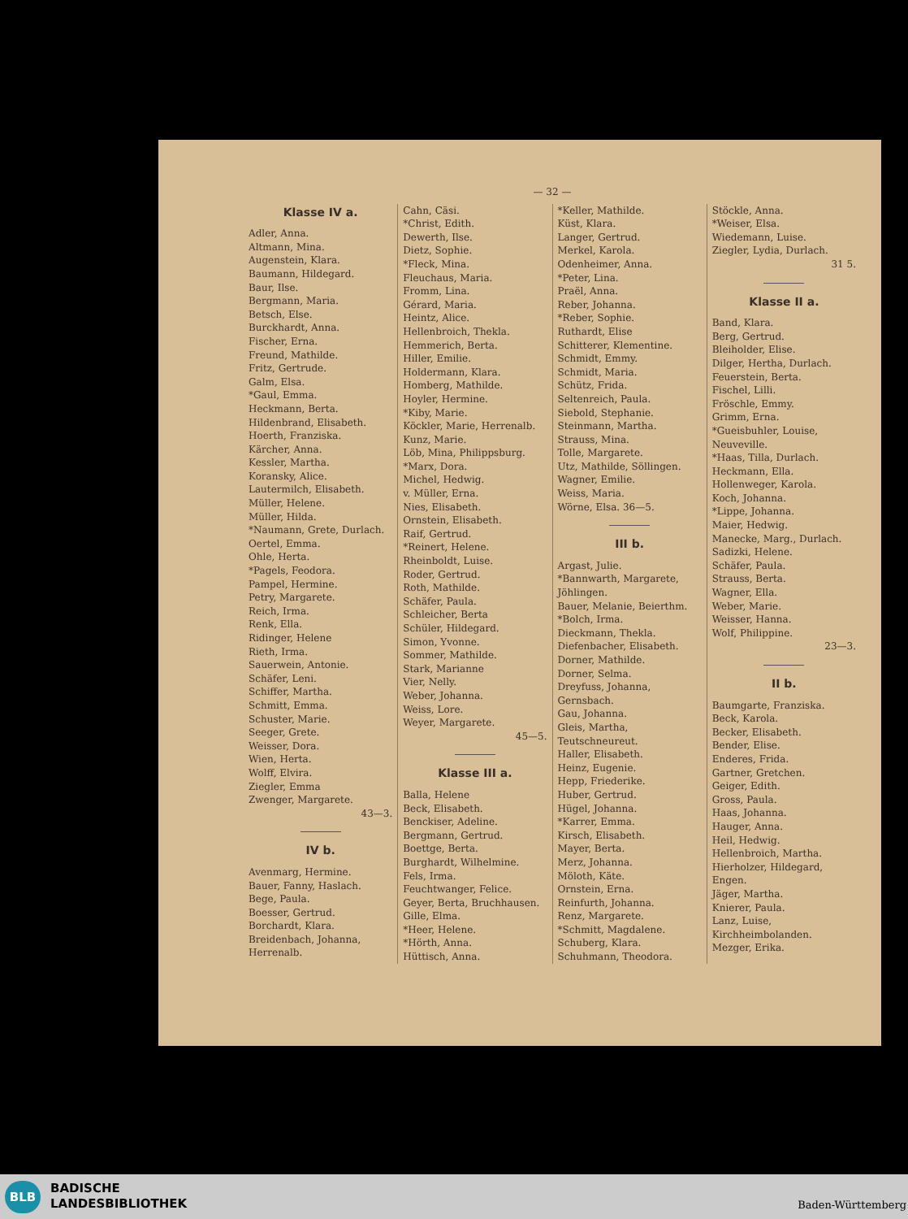— 32 —
Klasse IV a.
Adler, Anna.
Altmann, Mina.
Augenstein, Klara.
Baumann, Hildegard.
Baur, Ilse.
Bergmann, Maria.
Betsch, Else.
Burckhardt, Anna.
Fischer, Erna.
Freund, Mathilde.
Fritz, Gertrude.
Galm, Elsa.
*Gaul, Emma.
Heckmann, Berta.
Hildenbrand, Elisabeth.
Hoerth, Franziska.
Kärcher, Anna.
Kessler, Martha.
Koransky, Alice.
Lautermilch, Elisabeth.
Müller, Helene.
Müller, Hilda.
*Naumann, Grete, Durlach.
Oertel, Emma.
Ohle, Herta.
*Pagels, Feodora.
Pampel, Hermine.
Petry, Margarete.
Reich, Irma.
Renk, Ella.
Ridinger, Helene
Rieth, Irma.
Sauerwein, Antonie.
Schäfer, Leni.
Schiffer, Martha.
Schmitt, Emma.
Schuster, Marie.
Seeger, Grete.
Weisser, Dora.
Wien, Herta.
Wolff, Elvira.
Ziegler, Emma
Zwenger, Margarete.
43—3.
IV b.
Avenmarg, Hermine.
Bauer, Fanny, Haslach.
Bege, Paula.
Boesser, Gertrud.
Borchardt, Klara.
Breidenbach, Johanna, Herrenalb.
Cahn, Cäsi.
*Christ, Edith.
Dewerth, Ilse.
Dietz, Sophie.
*Fleck, Mina.
Fleuchaus, Maria.
Fromm, Lina.
Gérard, Maria.
Heintz, Alice.
Hellenbroich, Thekla.
Hemmerich, Berta.
Hiller, Emilie.
Holdermann, Klara.
Homberg, Mathilde.
Hoyler, Hermine.
*Kiby, Marie.
Köckler, Marie, Herrenalb.
Kunz, Marie.
Löb, Mina, Philippsburg.
*Marx, Dora.
Michel, Hedwig.
v. Müller, Erna.
Nies, Elisabeth.
Ornstein, Elisabeth.
Raif, Gertrud.
*Reinert, Helene.
Rheinboldt, Luise.
Roder, Gertrud.
Roth, Mathilde.
Schäfer, Paula.
Schleicher, Berta
Schüler, Hildegard.
Simon, Yvonne.
Sommer, Mathilde.
Stark, Marianne
Vier, Nelly.
Weber, Johanna.
Weiss, Lore.
Weyer, Margarete.
45—5.
Klasse III a.
Balla, Helene
Beck, Elisabeth.
Benckiser, Adeline.
Bergmann, Gertrud.
Boettge, Berta.
Burghardt, Wilhelmine.
Fels, Irma.
Feuchtwanger, Felice.
Geyer, Berta, Bruchhausen.
Gille, Elma.
*Heer, Helene.
*Hörth, Anna.
Hüttisch, Anna.
*Keller, Mathilde.
Küst, Klara.
Langer, Gertrud.
Merkel, Karola.
Odenheimer, Anna.
*Peter, Lina.
Praël, Anna.
Reber, Johanna.
*Reber, Sophie.
Ruthardt, Elise
Schitterer, Klementine.
Schmidt, Emmy.
Schmidt, Maria.
Schütz, Frida.
Seltenreich, Paula.
Siebold, Stephanie.
Steinmann, Martha.
Strauss, Mina.
Tolle, Margarete.
Utz, Mathilde, Söllingen.
Wagner, Emilie.
Weiss, Maria.
Wörne, Elsa. 36—5.
III b.
Argast, Julie.
*Bannwarth, Margarete, Jöhlingen.
Bauer, Melanie, Beierthm.
*Bolch, Irma.
Dieckmann, Thekla.
Diefenbacher, Elisabeth.
Dorner, Mathilde.
Dorner, Selma.
Dreyfuss, Johanna, Gernsbach.
Gau, Johanna.
Gleis, Martha, Teutschneureut.
Haller, Elisabeth.
Heinz, Eugenie.
Hepp, Friederike.
Huber, Gertrud.
Hügel, Johanna.
*Karrer, Emma.
Kirsch, Elisabeth.
Mayer, Berta.
Merz, Johanna.
Möloth, Käte.
Ornstein, Erna.
Reinfurth, Johanna.
Renz, Margarete.
*Schmitt, Magdalene.
Schuberg, Klara.
Schuhmann, Theodora.
Stöckle, Anna.
*Weiser, Elsa.
Wiedemann, Luise.
Ziegler, Lydia, Durlach.
31 5.
Klasse II a.
Band, Klara.
Berg, Gertrud.
Bleiholder, Elise.
Dilger, Hertha, Durlach.
Feuerstein, Berta.
Fischel, Lilli.
Fröschle, Emmy.
Grimm, Erna.
*Gueisbuhler, Louise, Neuveville.
*Haas, Tilla, Durlach.
Heckmann, Ella.
Hollenweger, Karola.
Koch, Johanna.
*Lippe, Johanna.
Maier, Hedwig.
Manecke, Marg., Durlach.
Sadizki, Helene.
Schäfer, Paula.
Strauss, Berta.
Wagner, Ella.
Weber, Marie.
Weisser, Hanna.
Wolf, Philippine.
23—3.
II b.
Baumgarte, Franziska.
Beck, Karola.
Becker, Elisabeth.
Bender, Elise.
Enderes, Frida.
Gartner, Gretchen.
Geiger, Edith.
Gross, Paula.
Haas, Johanna.
Hauger, Anna.
Heil, Hedwig.
Hellenbroich, Martha.
Hierholzer, Hildegard, Engen.
Jäger, Martha.
Knierer, Paula.
Lanz, Luise, Kirchheimbolanden.
Mezger, Erika.
BLB
BADISCHE
LANDESBIBLIOTHEK
Baden-Württemberg